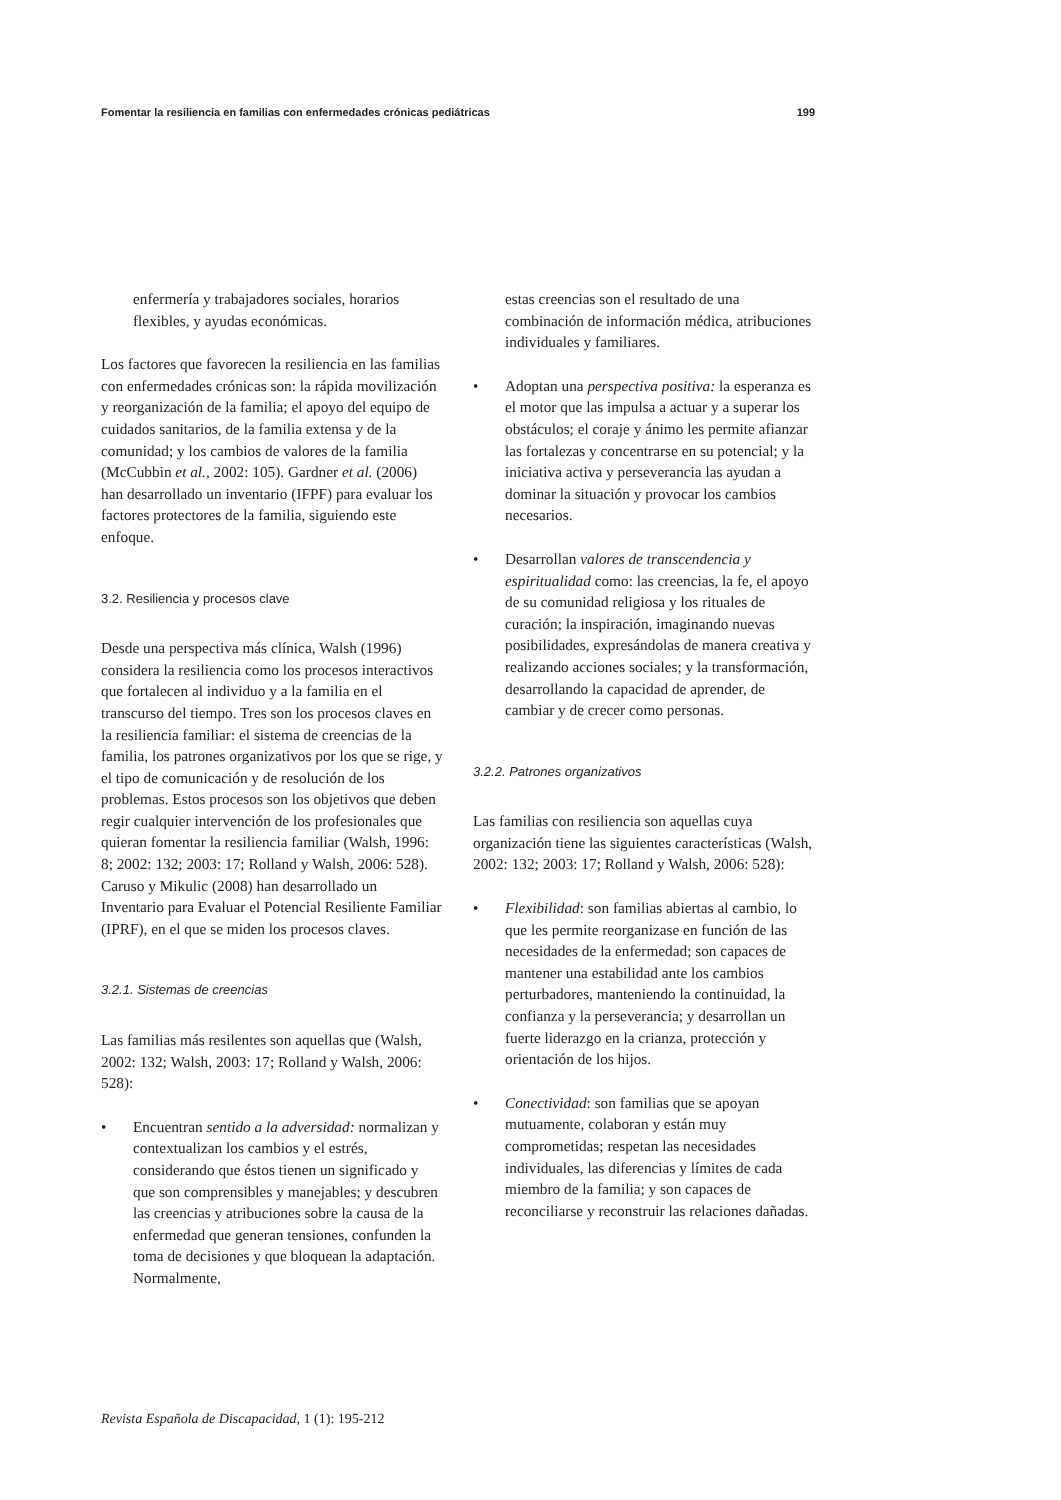Fomentar la resiliencia en familias con enfermedades crónicas pediátricas 199
enfermería y trabajadores sociales, horarios flexibles, y ayudas económicas.
Los factores que favorecen la resiliencia en las familias con enfermedades crónicas son: la rápida movilización y reorganización de la familia; el apoyo del equipo de cuidados sanitarios, de la familia extensa y de la comunidad; y los cambios de valores de la familia (McCubbin et al., 2002: 105). Gardner et al. (2006) han desarrollado un inventario (IFPF) para evaluar los factores protectores de la familia, siguiendo este enfoque.
3.2. Resiliencia y procesos clave
Desde una perspectiva más clínica, Walsh (1996) considera la resiliencia como los procesos interactivos que fortalecen al individuo y a la familia en el transcurso del tiempo. Tres son los procesos claves en la resiliencia familiar: el sistema de creencias de la familia, los patrones organizativos por los que se rige, y el tipo de comunicación y de resolución de los problemas. Estos procesos son los objetivos que deben regir cualquier intervención de los profesionales que quieran fomentar la resiliencia familiar (Walsh, 1996: 8; 2002: 132; 2003: 17; Rolland y Walsh, 2006: 528). Caruso y Mikulic (2008) han desarrollado un Inventario para Evaluar el Potencial Resiliente Familiar (IPRF), en el que se miden los procesos claves.
3.2.1. Sistemas de creencias
Las familias más resilentes son aquellas que (Walsh, 2002: 132; Walsh, 2003: 17; Rolland y Walsh, 2006: 528):
• Encuentran sentido a la adversidad: normalizan y contextualizan los cambios y el estrés, considerando que éstos tienen un significado y que son comprensibles y manejables; y descubren las creencias y atribuciones sobre la causa de la enfermedad que generan tensiones, confunden la toma de decisiones y que bloquean la adaptación. Normalmente,
estas creencias son el resultado de una combinación de información médica, atribuciones individuales y familiares.
• Adoptan una perspectiva positiva: la esperanza es el motor que las impulsa a actuar y a superar los obstáculos; el coraje y ánimo les permite afianzar las fortalezas y concentrarse en su potencial; y la iniciativa activa y perseverancia las ayudan a dominar la situación y provocar los cambios necesarios.
• Desarrollan valores de transcendencia y espiritualidad como: las creencias, la fe, el apoyo de su comunidad religiosa y los rituales de curación; la inspiración, imaginando nuevas posibilidades, expresándolas de manera creativa y realizando acciones sociales; y la transformación, desarrollando la capacidad de aprender, de cambiar y de crecer como personas.
3.2.2. Patrones organizativos
Las familias con resiliencia son aquellas cuya organización tiene las siguientes características (Walsh, 2002: 132; 2003: 17; Rolland y Walsh, 2006: 528):
• Flexibilidad: son familias abiertas al cambio, lo que les permite reorganizase en función de las necesidades de la enfermedad; son capaces de mantener una estabilidad ante los cambios perturbadores, manteniendo la continuidad, la confianza y la perseverancia; y desarrollan un fuerte liderazgo en la crianza, protección y orientación de los hijos.
• Conectividad: son familias que se apoyan mutuamente, colaboran y están muy comprometidas; respetan las necesidades individuales, las diferencias y límites de cada miembro de la familia; y son capaces de reconciliarse y reconstruir las relaciones dañadas.
Revista Española de Discapacidad, 1 (1): 195-212